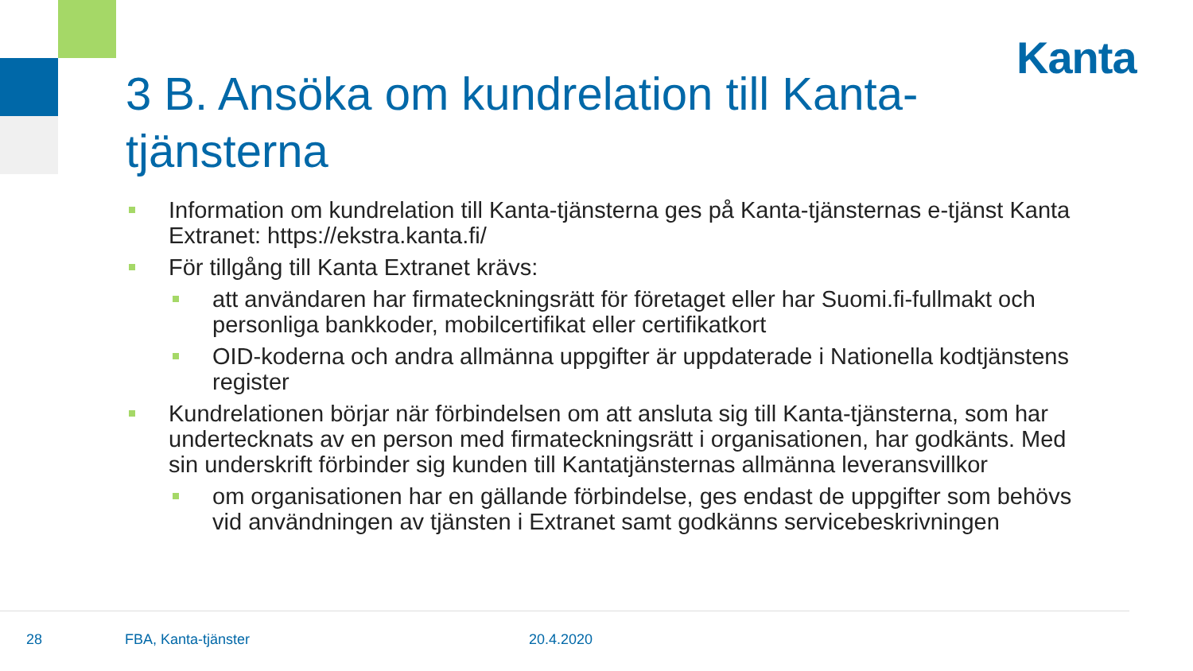Kanta
3 B. Ansöka om kundrelation till Kanta-tjänsterna
Information om kundrelation till Kanta-tjänsterna ges på Kanta-tjänsternas e-tjänst Kanta Extranet: https://ekstra.kanta.fi/
För tillgång till Kanta Extranet krävs:
att användaren har firmateckningsrätt för företaget eller har Suomi.fi-fullmakt och personliga bankkoder, mobilcertifikat eller certifikatkort
OID-koderna och andra allmänna uppgifter är uppdaterade i Nationella kodtjänstens register
Kundrelationen börjar när förbindelsen om att ansluta sig till Kanta-tjänsterna, som har undertecknats av en person med firmateckningsrätt i organisationen, har godkänts. Med sin underskrift förbinder sig kunden till Kantatjänsternas allmänna leveransvillkor
om organisationen har en gällande förbindelse, ges endast de uppgifter som behövs vid användningen av tjänsten i Extranet samt godkänns servicebeskrivningen
28 FBA, Kanta-tjänster 20.4.2020